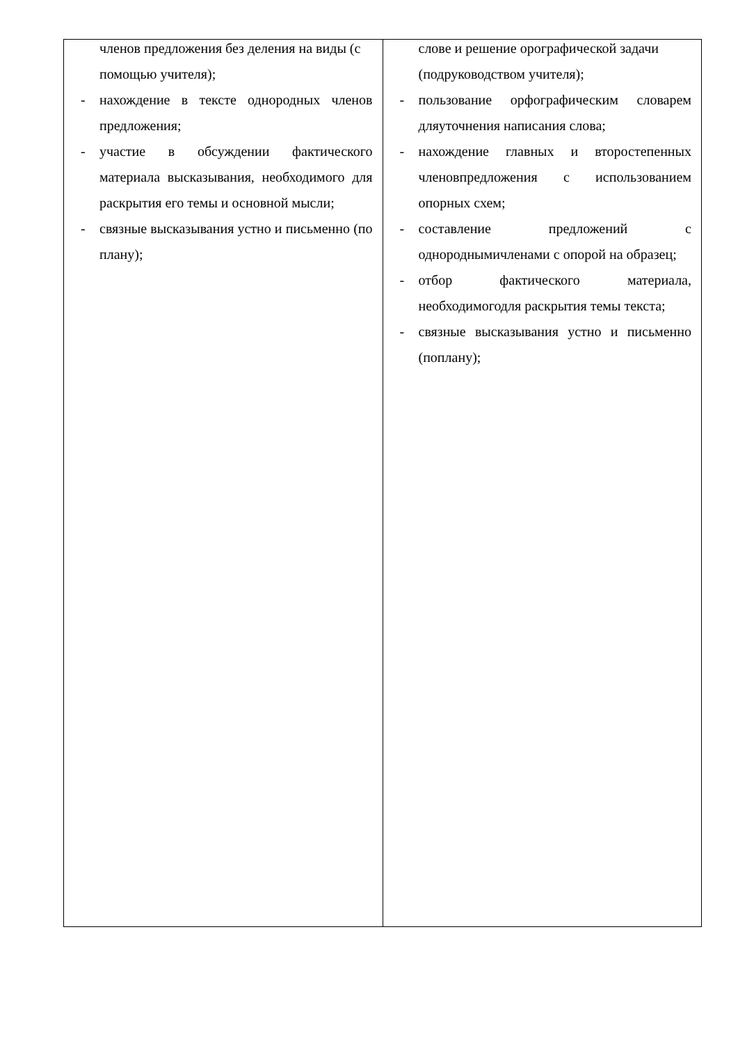| членов предложения без деления на виды (с помощью учителя); - нахождение в тексте однородных членов предложения; - участие в обсуждении фактического материала высказывания, необходимого для раскрытия его темы и основной мысли; - связные высказывания устно и письменно (по плану); | слове и решение орографической задачи (подруководством учителя); - пользование орфографическим словарем дляуточнения написания слова; - нахождение главных и второстепенных членовпредложения с использованием опорных схем; - составление предложений с однороднымичленами с опорой на образец; - отбор фактического материала, необходимогодля раскрытия темы текста; - связные высказывания устно и письменно (поплану); |